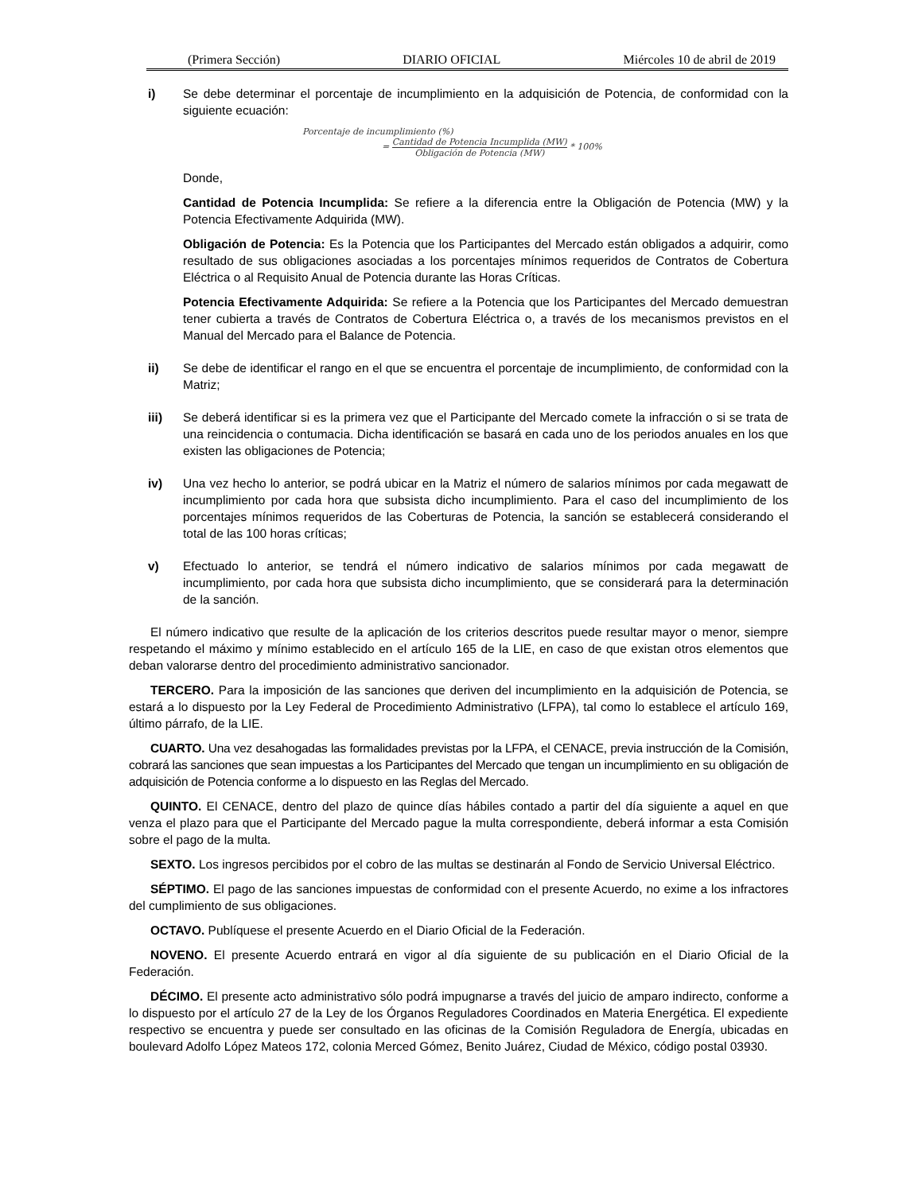(Primera Sección) DIARIO OFICIAL Miércoles 10 de abril de 2019
i) Se debe determinar el porcentaje de incumplimiento en la adquisición de Potencia, de conformidad con la siguiente ecuación:
Porcentaje de incumplimiento (%)
= Cantidad de Potencia Incumplida (MW) Obligación de Potencia (MW) * 100%
Donde,
Cantidad de Potencia Incumplida: Se refiere a la diferencia entre la Obligación de Potencia (MW) y la Potencia Efectivamente Adquirida (MW).
Obligación de Potencia: Es la Potencia que los Participantes del Mercado están obligados a adquirir, como resultado de sus obligaciones asociadas a los porcentajes mínimos requeridos de Contratos de Cobertura Eléctrica o al Requisito Anual de Potencia durante las Horas Críticas.
Potencia Efectivamente Adquirida: Se refiere a la Potencia que los Participantes del Mercado demuestran tener cubierta a través de Contratos de Cobertura Eléctrica o, a través de los mecanismos previstos en el Manual del Mercado para el Balance de Potencia.
ii) Se debe de identificar el rango en el que se encuentra el porcentaje de incumplimiento, de conformidad con la Matriz;
iii) Se deberá identificar si es la primera vez que el Participante del Mercado comete la infracción o si se trata de una reincidencia o contumacia. Dicha identificación se basará en cada uno de los periodos anuales en los que existen las obligaciones de Potencia;
iv) Una vez hecho lo anterior, se podrá ubicar en la Matriz el número de salarios mínimos por cada megawatt de incumplimiento por cada hora que subsista dicho incumplimiento. Para el caso del incumplimiento de los porcentajes mínimos requeridos de las Coberturas de Potencia, la sanción se establecerá considerando el total de las 100 horas críticas;
v) Efectuado lo anterior, se tendrá el número indicativo de salarios mínimos por cada megawatt de incumplimiento, por cada hora que subsista dicho incumplimiento, que se considerará para la determinación de la sanción.
El número indicativo que resulte de la aplicación de los criterios descritos puede resultar mayor o menor, siempre respetando el máximo y mínimo establecido en el artículo 165 de la LIE, en caso de que existan otros elementos que deban valorarse dentro del procedimiento administrativo sancionador.
TERCERO. Para la imposición de las sanciones que deriven del incumplimiento en la adquisición de Potencia, se estará a lo dispuesto por la Ley Federal de Procedimiento Administrativo (LFPA), tal como lo establece el artículo 169, último párrafo, de la LIE.
CUARTO. Una vez desahogadas las formalidades previstas por la LFPA, el CENACE, previa instrucción de la Comisión, cobrará las sanciones que sean impuestas a los Participantes del Mercado que tengan un incumplimiento en su obligación de adquisición de Potencia conforme a lo dispuesto en las Reglas del Mercado.
QUINTO. El CENACE, dentro del plazo de quince días hábiles contado a partir del día siguiente a aquel en que venza el plazo para que el Participante del Mercado pague la multa correspondiente, deberá informar a esta Comisión sobre el pago de la multa.
SEXTO. Los ingresos percibidos por el cobro de las multas se destinarán al Fondo de Servicio Universal Eléctrico.
SÉPTIMO. El pago de las sanciones impuestas de conformidad con el presente Acuerdo, no exime a los infractores del cumplimiento de sus obligaciones.
OCTAVO. Publíquese el presente Acuerdo en el Diario Oficial de la Federación.
NOVENO. El presente Acuerdo entrará en vigor al día siguiente de su publicación en el Diario Oficial de la Federación.
DÉCIMO. El presente acto administrativo sólo podrá impugnarse a través del juicio de amparo indirecto, conforme a lo dispuesto por el artículo 27 de la Ley de los Órganos Reguladores Coordinados en Materia Energética. El expediente respectivo se encuentra y puede ser consultado en las oficinas de la Comisión Reguladora de Energía, ubicadas en boulevard Adolfo López Mateos 172, colonia Merced Gómez, Benito Juárez, Ciudad de México, código postal 03930.